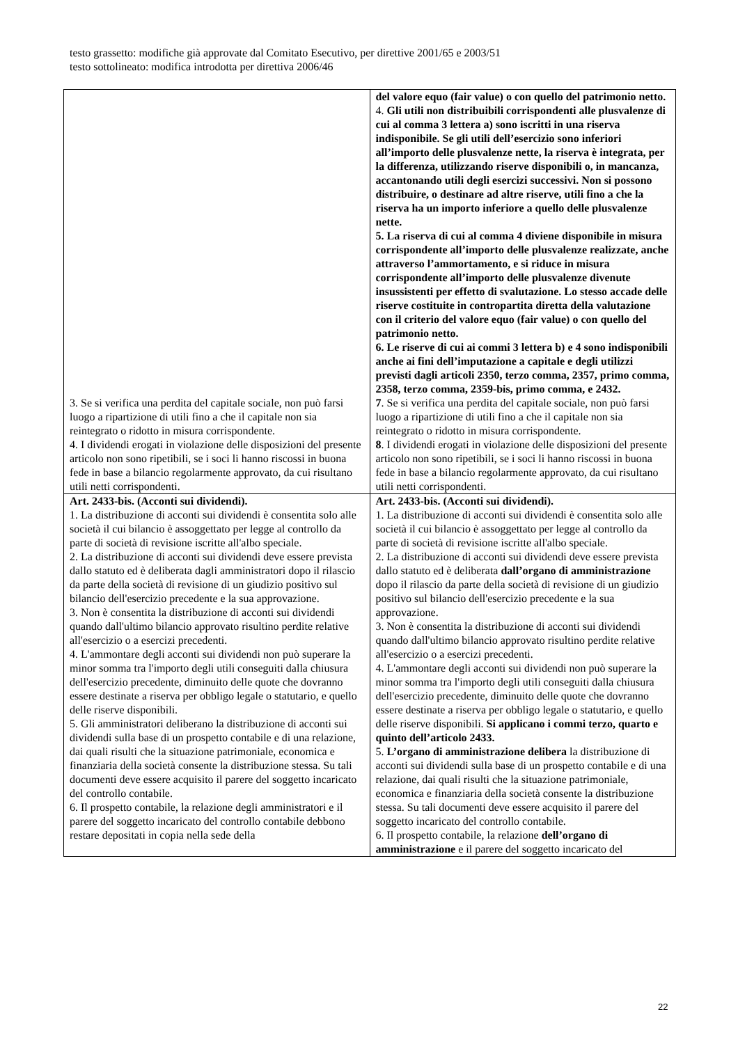testo grassetto: modifiche già approvate dal Comitato Esecutivo, per direttive 2001/65 e 2003/51
testo sottolineato: modifica introdotta per direttiva 2006/46
| 3. Se si verifica una perdita del capitale sociale, non può farsi luogo a ripartizione di utili fino a che il capitale non sia reintegrato o ridotto in misura corrispondente. 4. I dividendi erogati in violazione delle disposizioni del presente articolo non sono ripetibili, se i soci li hanno riscossi in buona fede in base a bilancio regolarmente approvato, da cui risultano utili netti corrispondenti. | del valore equo (fair value) o con quello del patrimonio netto. 4. Gli utili non distribuibili corrispondenti alle plusvalenze di cui al comma 3 lettera a) sono iscritti in una riserva indisponibile. Se gli utili dell’esercizio sono inferiori all’importo delle plusvalenze nette, la riserva è integrata, per la differenza, utilizzando riserve disponibili o, in mancanza, accantonando utili degli esercizi successivi. Non si possono distribuire, o destinare ad altre riserve, utili fino a che la riserva ha un importo inferiore a quello delle plusvalenze nette. 5. La riserva di cui al comma 4 diviene disponibile in misura corrispondente all’importo delle plusvalenze realizzate, anche attraverso l’ammortamento, e si riduce in misura corrispondente all’importo delle plusvalenze divenute insussistenti per effetto di svalutazione. Lo stesso accade delle riserve costituite in contropartita diretta della valutazione con il criterio del valore equo (fair value) o con quello del patrimonio netto. 6. Le riserve di cui ai commi 3 lettera b) e 4 sono indisponibili anche ai fini dell’imputazione a capitale e degli utilizzi previsti dagli articoli 2350, terzo comma, 2357, primo comma, 2358, terzo comma, 2359-bis, primo comma, e 2432. 7 . Se si verifica una perdita del capitale sociale, non può farsi luogo a ripartizione di utili fino a che il capitale non sia reintegrato o ridotto in misura corrispondente. 8 . I dividendi erogati in violazione delle disposizioni del presente articolo non sono ripetibili, se i soci li hanno riscossi in buona fede in base a bilancio regolarmente approvato, da cui risultano utili netti corrispondenti. |
| Art. 2433-bis. (Acconti sui dividendi). 1. La distribuzione di acconti sui dividendi è consentita solo alle società il cui bilancio è assoggettato per legge al controllo da parte di società di revisione iscritte all'albo speciale. 2. La distribuzione di acconti sui dividendi deve essere prevista dallo statuto ed è deliberata dagli amministratori dopo il rilascio da parte della società di revisione di un giudizio positivo sul bilancio dell'esercizio precedente e la sua approvazione. 3. Non è consentita la distribuzione di acconti sui dividendi quando dall'ultimo bilancio approvato risultino perdite relative all'esercizio o a esercizi precedenti. 4. L'ammontare degli acconti sui dividendi non può superare la minor somma tra l'importo degli utili conseguiti dalla chiusura dell'esercizio precedente, diminuito delle quote che dovranno essere destinate a riserva per obbligo legale o statutario, e quello delle riserve disponibili. 5. Gli amministratori deliberano la distribuzione di acconti sui dividendi sulla base di un prospetto contabile e di una relazione, dai quali risulti che la situazione patrimoniale, economica e finanziaria della società consente la distribuzione stessa. Su tali documenti deve essere acquisito il parere del soggetto incaricato del controllo contabile. 6. Il prospetto contabile, la relazione degli amministratori e il parere del soggetto incaricato del controllo contabile debbono restare depositati in copia nella sede della | Art. 2433-bis. (Acconti sui dividendi). 1. La distribuzione di acconti sui dividendi è consentita solo alle società il cui bilancio è assoggettato per legge al controllo da parte di società di revisione iscritte all'albo speciale. 2. La distribuzione di acconti sui dividendi deve essere prevista dallo statuto ed è deliberata dall’organo di amministrazione dopo il rilascio da parte della società di revisione di un giudizio positivo sul bilancio dell'esercizio precedente e la sua approvazione. 3. Non è consentita la distribuzione di acconti sui dividendi quando dall'ultimo bilancio approvato risultino perdite relative all'esercizio o a esercizi precedenti. 4. L'ammontare degli acconti sui dividendi non può superare la minor somma tra l'importo degli utili conseguiti dalla chiusura dell'esercizio precedente, diminuito delle quote che dovranno essere destinate a riserva per obbligo legale o statutario, e quello delle riserve disponibili. Si applicano i commi terzo, quarto e quinto dell’articolo 2433. 5. L’organo di amministrazione delibera la distribuzione di acconti sui dividendi sulla base di un prospetto contabile e di una relazione, dai quali risulti che la situazione patrimoniale, economica e finanziaria della società consente la distribuzione stessa. Su tali documenti deve essere acquisito il parere del soggetto incaricato del controllo contabile. 6. Il prospetto contabile, la relazione dell’organo di amministrazione e il parere del soggetto incaricato del |
22